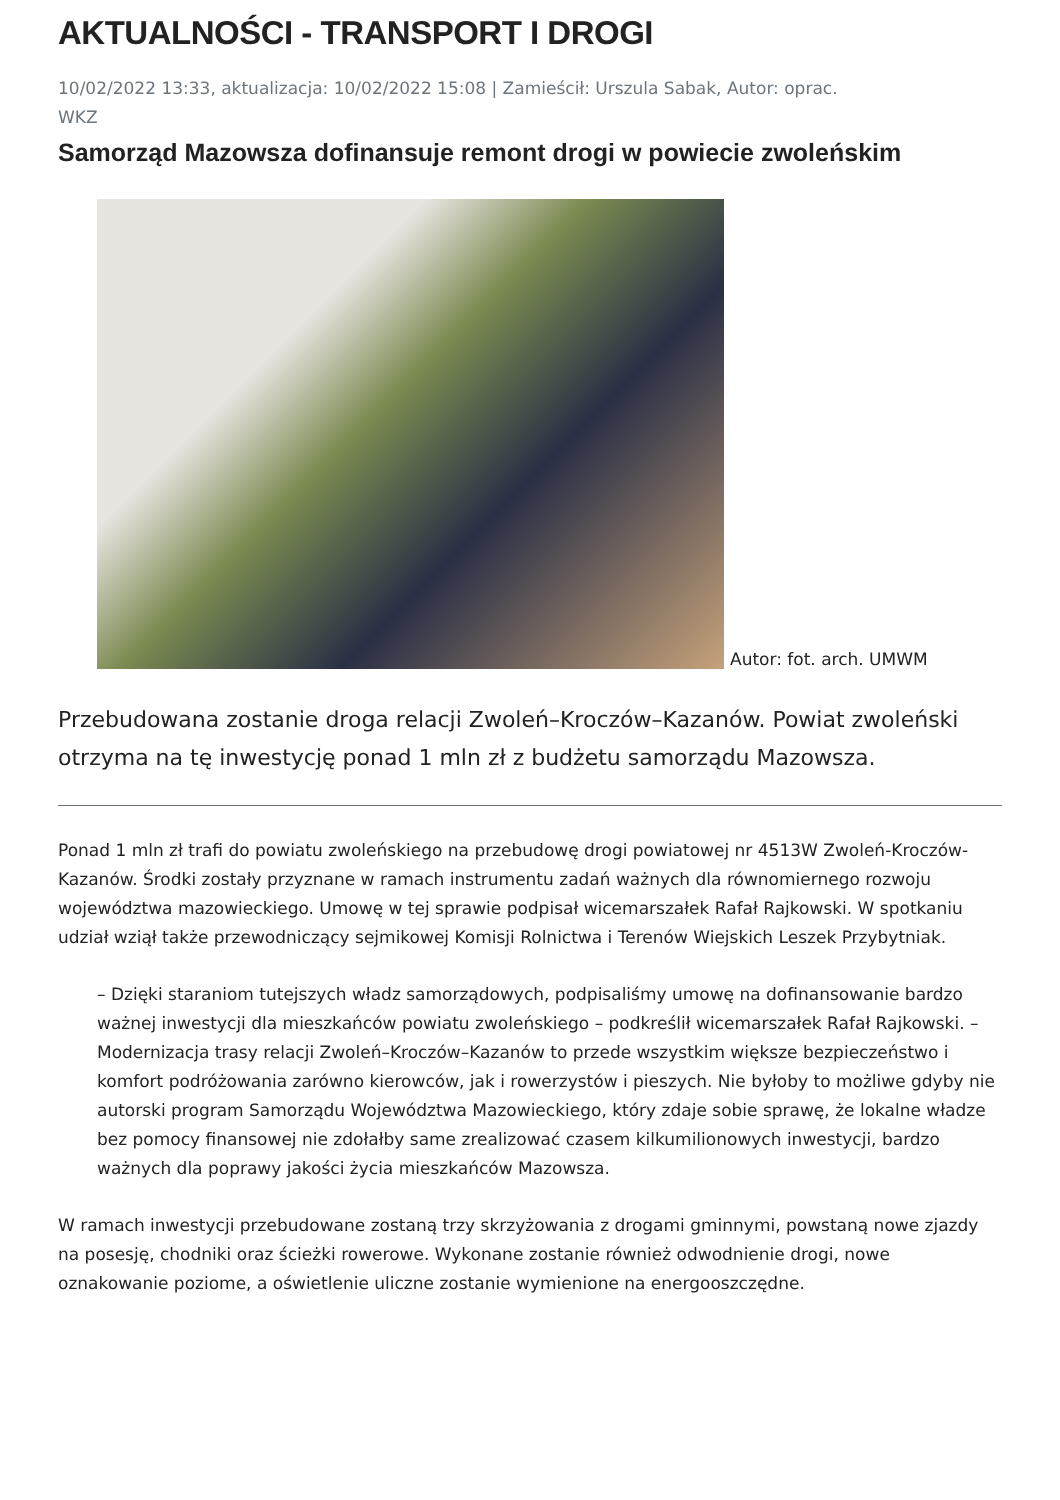AKTUALNOŚCI - TRANSPORT I DROGI
10/02/2022 13:33, aktualizacja: 10/02/2022 15:08 | Zamieścił: Urszula Sabak, Autor: oprac.
WKZ
Samorząd Mazowsza dofinansuje remont drogi w powiecie zwoleńskim
Autor: fot. arch. UMWM
Przebudowana zostanie droga relacji Zwoleń–Kroczów–Kazanów. Powiat zwoleński otrzyma na tę inwestycję ponad 1 mln zł z budżetu samorządu Mazowsza.
Ponad 1 mln zł trafi do powiatu zwoleńskiego na przebudowę drogi powiatowej nr 4513W Zwoleń-Kroczów-Kazanów. Środki zostały przyznane w ramach instrumentu zadań ważnych dla równomiernego rozwoju województwa mazowieckiego. Umowę w tej sprawie podpisał wicemarszałek Rafał Rajkowski. W spotkaniu udział wziął także przewodniczący sejmikowej Komisji Rolnictwa i Terenów Wiejskich Leszek Przybytniak.
– Dzięki staraniom tutejszych władz samorządowych, podpisaliśmy umowę na dofinansowanie bardzo ważnej inwestycji dla mieszkańców powiatu zwoleńskiego – podkreślił wicemarszałek Rafał Rajkowski. – Modernizacja trasy relacji Zwoleń–Kroczów–Kazanów to przede wszystkim większe bezpieczeństwo i komfort podróżowania zarówno kierowców, jak i rowerzystów i pieszych. Nie byłoby to możliwe gdyby nie autorski program Samorządu Województwa Mazowieckiego, który zdaje sobie sprawę, że lokalne władze bez pomocy finansowej nie zdołałby same zrealizować czasem kilkumilionowych inwestycji, bardzo ważnych dla poprawy jakości życia mieszkańców Mazowsza.
W ramach inwestycji przebudowane zostaną trzy skrzyżowania z drogami gminnymi, powstaną nowe zjazdy na posesję, chodniki oraz ścieżki rowerowe. Wykonane zostanie również odwodnienie drogi, nowe oznakowanie poziome, a oświetlenie uliczne zostanie wymienione na energooszczędne.